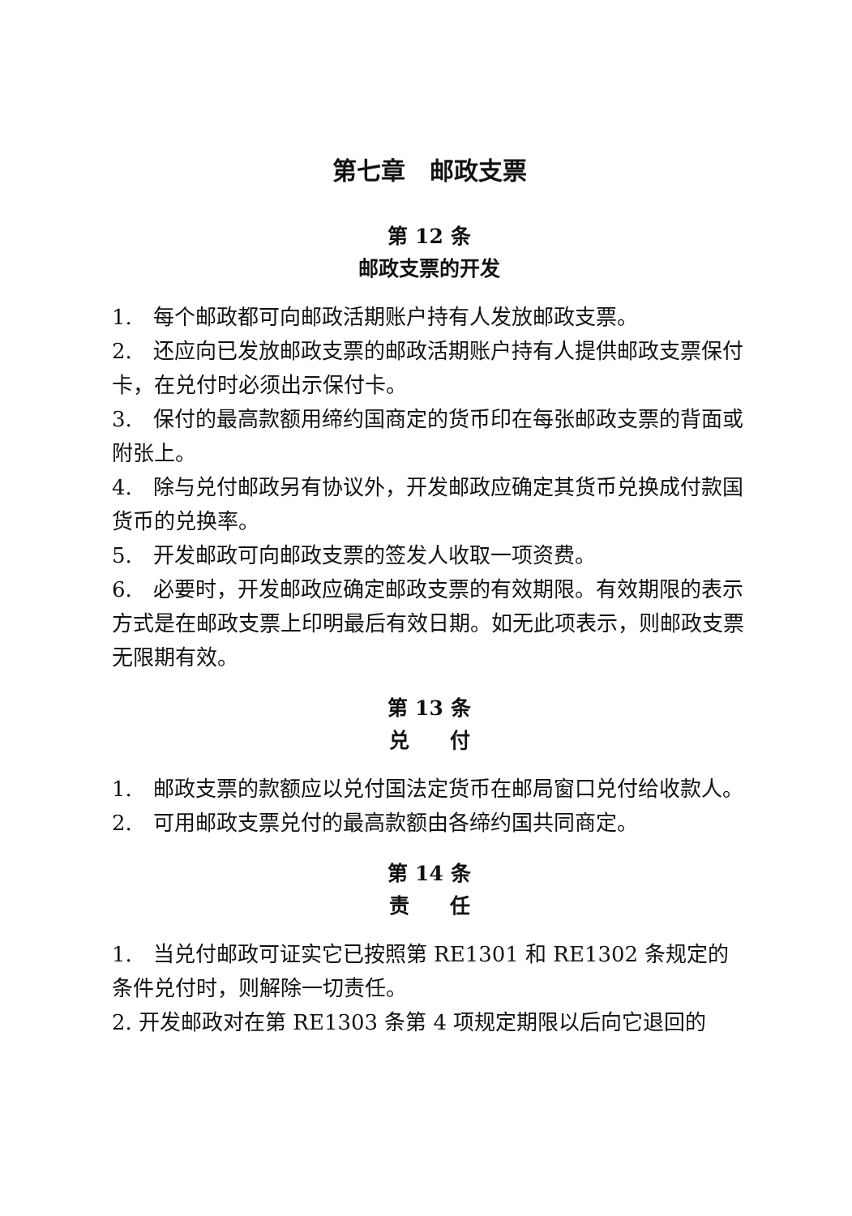第七章　邮政支票
第 12 条
邮政支票的开发
1.　每个邮政都可向邮政活期账户持有人发放邮政支票。
2.　还应向已发放邮政支票的邮政活期账户持有人提供邮政支票保付卡，在兑付时必须出示保付卡。
3.　保付的最高款额用缔约国商定的货币印在每张邮政支票的背面或附张上。
4.　除与兑付邮政另有协议外，开发邮政应确定其货币兑换成付款国货币的兑换率。
5.　开发邮政可向邮政支票的签发人收取一项资费。
6.　必要时，开发邮政应确定邮政支票的有效期限。有效期限的表示方式是在邮政支票上印明最后有效日期。如无此项表示，则邮政支票无限期有效。
第 13 条
兑　　付
1.　邮政支票的款额应以兑付国法定货币在邮局窗口兑付给收款人。
2.　可用邮政支票兑付的最高款额由各缔约国共同商定。
第 14 条
责　　任
1.　当兑付邮政可证实它已按照第 RE1301 和 RE1302 条规定的条件兑付时，则解除一切责任。
2. 开发邮政对在第 RE1303 条第 4 项规定期限以后向它退回的